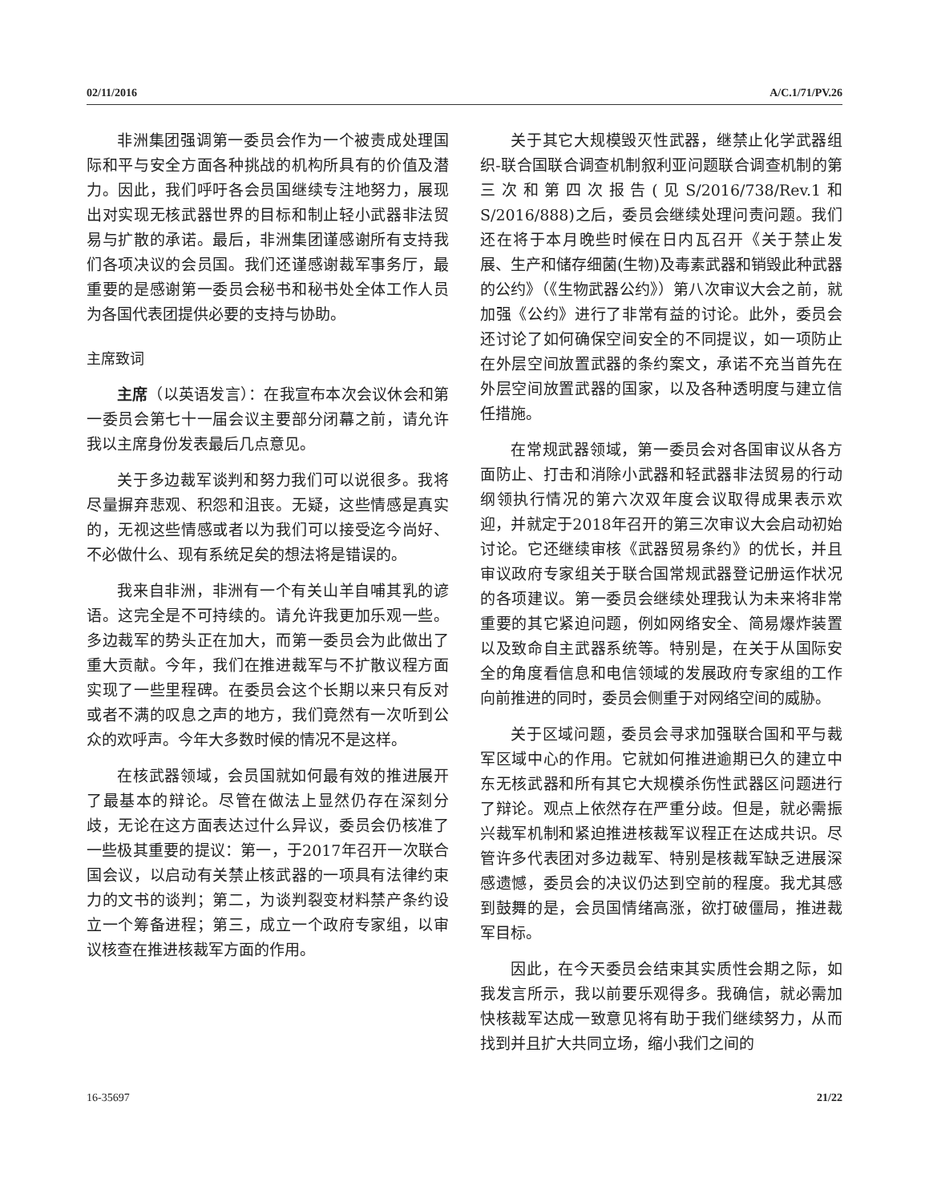02/11/2016 A/C.1/71/PV.26
非洲集团强调第一委员会作为一个被责成处理国际和平与安全方面各种挑战的机构所具有的价值及潜力。因此，我们呼吁各会员国继续专注地努力，展现出对实现无核武器世界的目标和制止轻小武器非法贸易与扩散的承诺。最后，非洲集团谨感谢所有支持我们各项决议的会员国。我们还谨感谢裁军事务厅，最重要的是感谢第一委员会秘书和秘书处全体工作人员为各国代表团提供必要的支持与协助。
主席致词
主席（以英语发言）：在我宣布本次会议休会和第一委员会第七十一届会议主要部分闭幕之前，请允许我以主席身份发表最后几点意见。
关于多边裁军谈判和努力我们可以说很多。我将尽量摒弃悲观、积怨和沮丧。无疑，这些情感是真实的，无视这些情感或者以为我们可以接受迄今尚好、不必做什么、现有系统足矣的想法将是错误的。
我来自非洲，非洲有一个有关山羊自哺其乳的谚语。这完全是不可持续的。请允许我更加乐观一些。多边裁军的势头正在加大，而第一委员会为此做出了重大贡献。今年，我们在推进裁军与不扩散议程方面实现了一些里程碑。在委员会这个长期以来只有反对或者不满的叹息之声的地方，我们竟然有一次听到公众的欢呼声。今年大多数时候的情况不是这样。
在核武器领域，会员国就如何最有效的推进展开了最基本的辩论。尽管在做法上显然仍存在深刻分歧，无论在这方面表达过什么异议，委员会仍核准了一些极其重要的提议：第一，于2017年召开一次联合国会议，以启动有关禁止核武器的一项具有法律约束力的文书的谈判；第二，为谈判裂变材料禁产条约设立一个筹备进程；第三，成立一个政府专家组，以审议核查在推进核裁军方面的作用。
关于其它大规模毁灭性武器，继禁止化学武器组织-联合国联合调查机制叙利亚问题联合调查机制的第三次和第四次报告(见S/2016/738/Rev.1和S/2016/888)之后，委员会继续处理问责问题。我们还在将于本月晚些时候在日内瓦召开《关于禁止发展、生产和储存细菌(生物)及毒素武器和销毁此种武器的公约》（《生物武器公约》）第八次审议大会之前，就加强《公约》进行了非常有益的讨论。此外，委员会还讨论了如何确保空间安全的不同提议，如一项防止在外层空间放置武器的条约案文，承诺不充当首先在外层空间放置武器的国家，以及各种透明度与建立信任措施。
在常规武器领域，第一委员会对各国审议从各方面防止、打击和消除小武器和轻武器非法贸易的行动纲领执行情况的第六次双年度会议取得成果表示欢迎，并就定于2018年召开的第三次审议大会启动初始讨论。它还继续审核《武器贸易条约》的优长，并且审议政府专家组关于联合国常规武器登记册运作状况的各项建议。第一委员会继续处理我认为未来将非常重要的其它紧迫问题，例如网络安全、简易爆炸装置以及致命自主武器系统等。特别是，在关于从国际安全的角度看信息和电信领域的发展政府专家组的工作向前推进的同时，委员会侧重于对网络空间的威胁。
关于区域问题，委员会寻求加强联合国和平与裁军区域中心的作用。它就如何推进逾期已久的建立中东无核武器和所有其它大规模杀伤性武器区问题进行了辩论。观点上依然存在严重分歧。但是，就必需振兴裁军机制和紧迫推进核裁军议程正在达成共识。尽管许多代表团对多边裁军、特别是核裁军缺乏进展深感遗憾，委员会的决议仍达到空前的程度。我尤其感到鼓舞的是，会员国情绪高涨，欲打破僵局，推进裁军目标。
因此，在今天委员会结束其实质性会期之际，如我发言所示，我以前要乐观得多。我确信，就必需加快核裁军达成一致意见将有助于我们继续努力，从而找到并且扩大共同立场，缩小我们之间的
16-35697 21/22